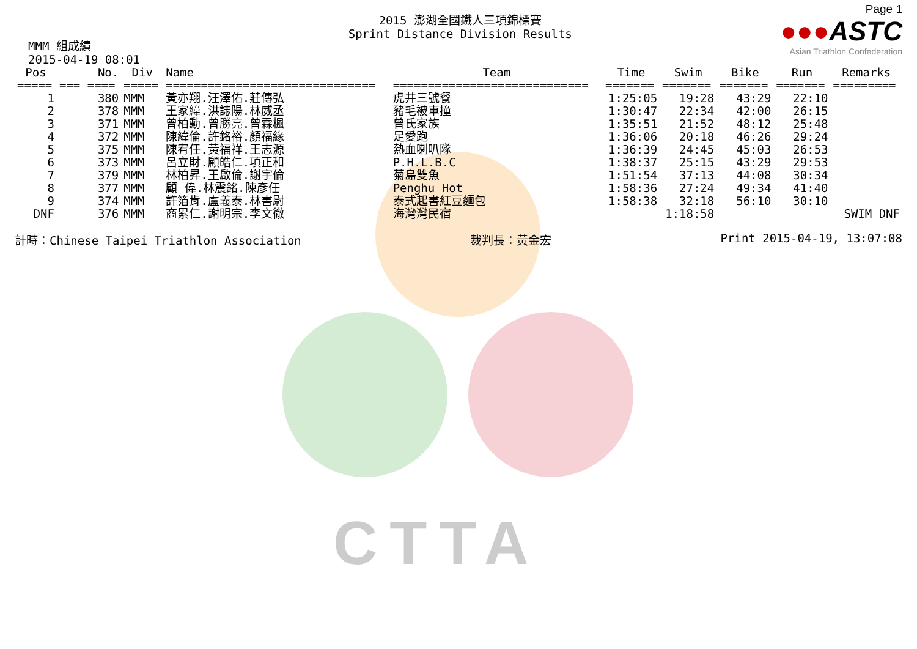CTTA
MMM 組成績
2015-04-19 08:01
2015 澎湖全國鐵人三項錦標賽
Sprint Distance Division Results
Page 1
●●●ASTC
Asian Triathlon Confederation
| Pos | No. | Div | Name | Team | Time | Swim | Bike | Run | Remarks |
| --- | --- | --- | --- | --- | --- | --- | --- | --- | --- |
| ===== | === ==== | ===== | ============================== | ============================ | ======= | ======= | ======= | ======= | ========= |
| 1 | 380 | MMM | 黃亦翔.汪澤佑.莊傳弘 | 虎井三號餐 | 1:25:05 | 19:28 | 43:29 | 22:10 | |
| 2 | 378 | MMM | 王家緯.洪誌陽.林威丞 | 豬毛被車撞 | 1:30:47 | 22:34 | 42:00 | 26:15 | |
| 3 | 371 | MMM | 曾柏勳.曾勝亮.曾霖楓 | 曾氏家族 | 1:35:51 | 21:52 | 48:12 | 25:48 | |
| 4 | 372 | MMM | 陳緯倫.許銘裕.顏福緣 | 足愛跑 | 1:36:06 | 20:18 | 46:26 | 29:24 | |
| 5 | 375 | MMM | 陳宥任.黃福祥.王志源 | 熱血喇叭隊 | 1:36:39 | 24:45 | 45:03 | 26:53 | |
| 6 | 373 | MMM | 呂立財.顧皓仁.項正和 | P.H.L.B.C | 1:38:37 | 25:15 | 43:29 | 29:53 | |
| 7 | 379 | MMM | 林柏昇.王啟倫.謝宇倫 | 菊島雙魚 | 1:51:54 | 37:13 | 44:08 | 30:34 | |
| 8 | 377 | MMM | 顧 偉.林震銘.陳彥任 | Penghu Hot | 1:58:36 | 27:24 | 49:34 | 41:40 | |
| 9 | 374 | MMM | 許箔肯.盧義泰.林書尉 | 泰式起書紅豆麵包 | 1:58:38 | 32:18 | 56:10 | 30:10 | |
| DNF | 376 | MMM | 商累仁.謝明宗.李文徹 | 海灣灣民宿 | | 1:18:58 | | | SWIM DNF |
計時：Chinese Taipei Triathlon Association 裁判長：黃金宏 Print 2015-04-19, 13:07:08